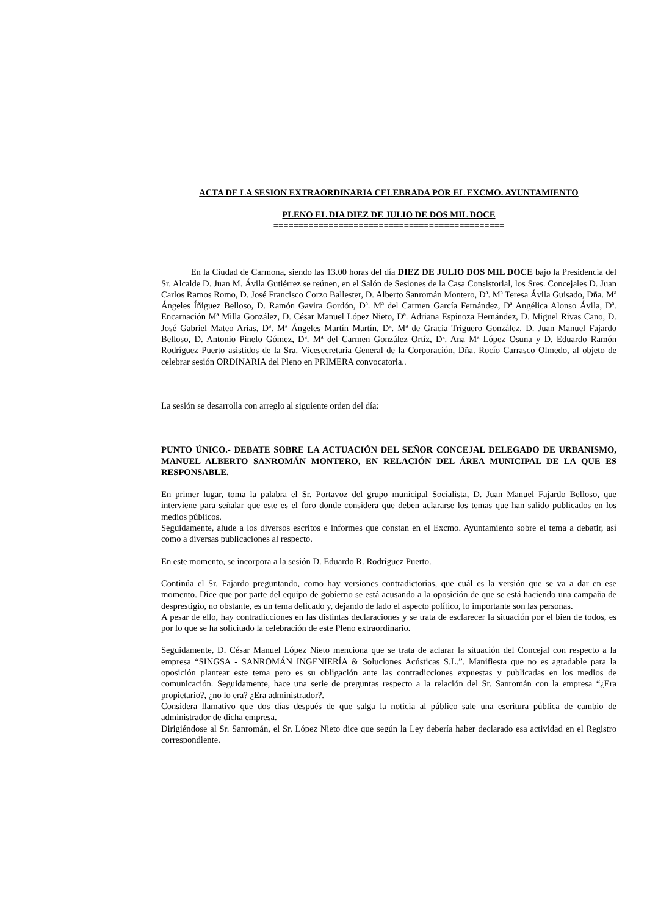ACTA DE LA SESION EXTRAORDINARIA CELEBRADA POR EL EXCMO. AYUNTAMIENTO
PLENO EL DIA DIEZ DE JULIO DE DOS MIL DOCE
==============================================
En la Ciudad de Carmona, siendo las 13.00 horas del día DIEZ DE JULIO DOS MIL DOCE bajo la Presidencia del Sr. Alcalde D. Juan M. Ávila Gutiérrez se reúnen, en el Salón de Sesiones de la Casa Consistorial, los Sres. Concejales D. Juan Carlos Ramos Romo, D. José Francisco Corzo Ballester, D. Alberto Sanromán Montero, Dª. Mª Teresa Ávila Guisado, Dña. Mª Ángeles Íñiguez Belloso, D. Ramón Gavira Gordón, Dª. Mª del Carmen García Fernández, Dª Angélica Alonso Ávila, Dª. Encarnación Mª Milla González, D. César Manuel López Nieto, Dª. Adriana Espinoza Hernández, D. Miguel Rivas Cano, D. José Gabriel Mateo Arias, Dª. Mª Ángeles Martín Martín, Dª. Mª de Gracia Triguero González, D. Juan Manuel Fajardo Belloso, D. Antonio Pinelo Gómez, Dª. Mª del Carmen González Ortíz, Dª. Ana Mª López Osuna y D. Eduardo Ramón Rodríguez Puerto asistidos de la Sra. Vicesecretaria General de la Corporación, Dña. Rocío Carrasco Olmedo, al objeto de celebrar sesión ORDINARIA del Pleno en PRIMERA convocatoria..
La sesión se desarrolla con arreglo al siguiente orden del día:
PUNTO ÚNICO.- DEBATE SOBRE LA ACTUACIÓN DEL SEÑOR CONCEJAL DELEGADO DE URBANISMO, MANUEL ALBERTO SANROMÁN MONTERO, EN RELACIÓN DEL ÁREA MUNICIPAL DE LA QUE ES RESPONSABLE.
En primer lugar, toma la palabra el Sr. Portavoz del grupo municipal Socialista, D. Juan Manuel Fajardo Belloso, que interviene para señalar que este es el foro donde considera que deben aclararse los temas que han salido publicados en los medios públicos.
Seguidamente, alude a los diversos escritos e informes que constan en el Excmo. Ayuntamiento sobre el tema a debatir, así como a diversas publicaciones al respecto.
En este momento, se incorpora a la sesión D. Eduardo R. Rodríguez Puerto.
Continúa el Sr. Fajardo preguntando, como hay versiones contradictorias, que cuál es la versión que se va a dar en ese momento. Dice que por parte del equipo de gobierno se está acusando a la oposición de que se está haciendo una campaña de desprestigio, no obstante, es un tema delicado y, dejando de lado el aspecto político, lo importante son las personas.
A pesar de ello, hay contradicciones en las distintas declaraciones y se trata de esclarecer la situación por el bien de todos, es por lo que se ha solicitado la celebración de este Pleno extraordinario.
Seguidamente, D. César Manuel López Nieto menciona que se trata de aclarar la situación del Concejal con respecto a la empresa “SINGSA - SANROMÁN INGENIERÍA & Soluciones Acústicas S.L.”. Manifiesta que no es agradable para la oposición plantear este tema pero es su obligación ante las contradicciones expuestas y publicadas en los medios de comunicación. Seguidamente, hace una serie de preguntas respecto a la relación del Sr. Sanromán con la empresa “¿Era propietario?, ¿no lo era? ¿Era administrador?.
Considera llamativo que dos días después de que salga la noticia al público sale una escritura pública de cambio de administrador de dicha empresa.
Dirigiéndose al Sr. Sanromán, el Sr. López Nieto dice que según la Ley debería haber declarado esa actividad en el Registro correspondiente.